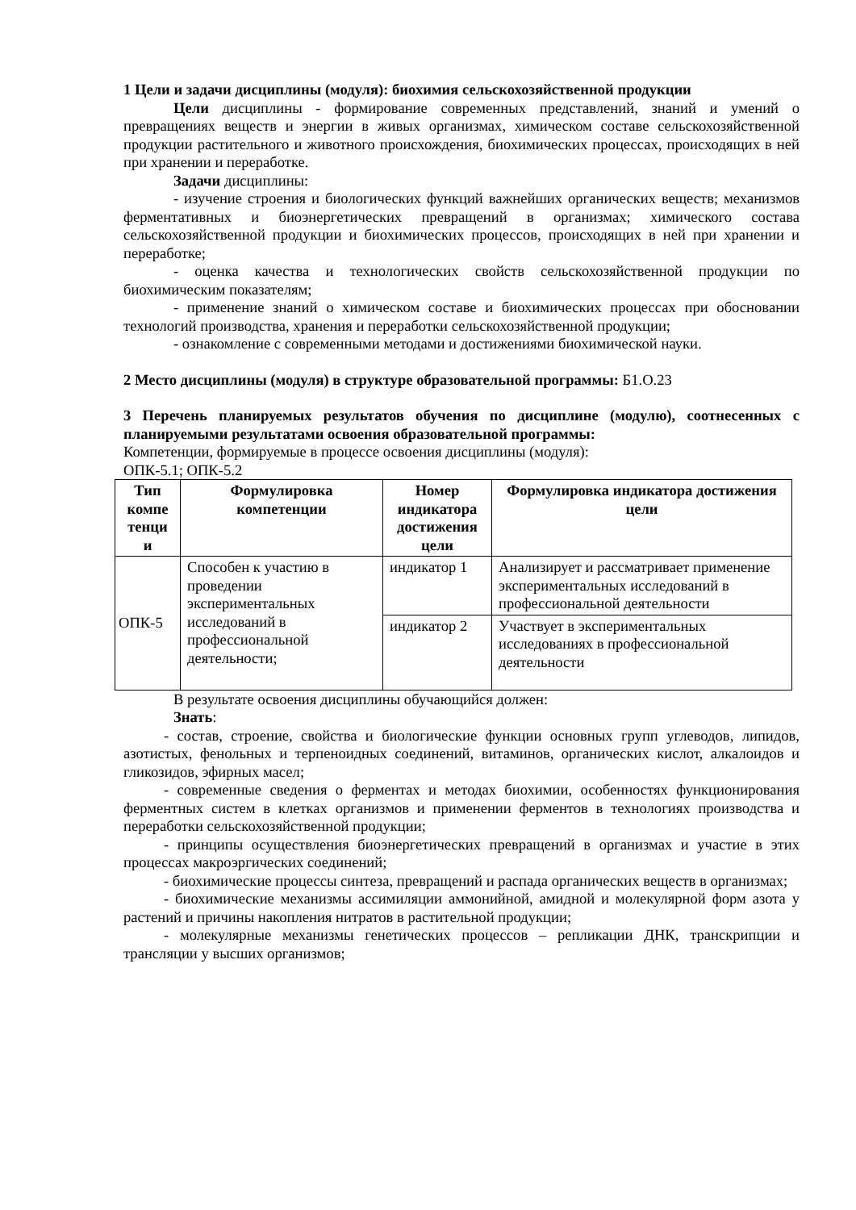1 Цели и задачи дисциплины (модуля): биохимия сельскохозяйственной продукции
Цели дисциплины - формирование современных представлений, знаний и умений о превращениях веществ и энергии в живых организмах, химическом составе сельскохозяйственной продукции растительного и животного происхождения, биохимических процессах, происходящих в ней при хранении и переработке.
Задачи дисциплины:
- изучение строения и биологических функций важнейших органических веществ; механизмов ферментативных и биоэнергетических превращений в организмах; химического состава сельскохозяйственной продукции и биохимических процессов, происходящих в ней при хранении и переработке;
- оценка качества и технологических свойств сельскохозяйственной продукции по биохимическим показателям;
- применение знаний о химическом составе и биохимических процессах при обосновании технологий производства, хранения и переработки сельскохозяйственной продукции;
- ознакомление с современными методами и достижениями биохимической науки.
2 Место дисциплины (модуля) в структуре образовательной программы: Б1.О.23
3 Перечень планируемых результатов обучения по дисциплине (модулю), соотнесенных с планируемыми результатами освоения образовательной программы:
Компетенции, формируемые в процессе освоения дисциплины (модуля):
ОПК-5.1; ОПК-5.2
| Тип компе тенци и | Формулировка компетенции | Номер индикатора достижения цели | Формулировка индикатора достижения цели |
| --- | --- | --- | --- |
| ОПК-5 | Способен к участию в проведении экспериментальных исследований в профессиональной деятельности; | индикатор 1 | Анализирует и рассматривает применение экспериментальных исследований в профессиональной деятельности |
| | | индикатор 2 | Участвует в экспериментальных исследованиях в профессиональной деятельности |
В результате освоения дисциплины обучающийся должен:
Знать:
- состав, строение, свойства и биологические функции основных групп углеводов, липидов, азотистых, фенольных и терпеноидных соединений, витаминов, органических кислот, алкалоидов и гликозидов, эфирных масел;
- современные сведения о ферментах и методах биохимии, особенностях функционирования ферментных систем в клетках организмов и применении ферментов в технологиях производства и переработки сельскохозяйственной продукции;
- принципы осуществления биоэнергетических превращений в организмах и участие в этих процессах макроэргических соединений;
- биохимические процессы синтеза, превращений и распада органических веществ в организмах;
- биохимические механизмы ассимиляции аммонийной, амидной и молекулярной форм азота у растений и причины накопления нитратов в растительной продукции;
- молекулярные механизмы генетических процессов – репликации ДНК, транскрипции и трансляции у высших организмов;